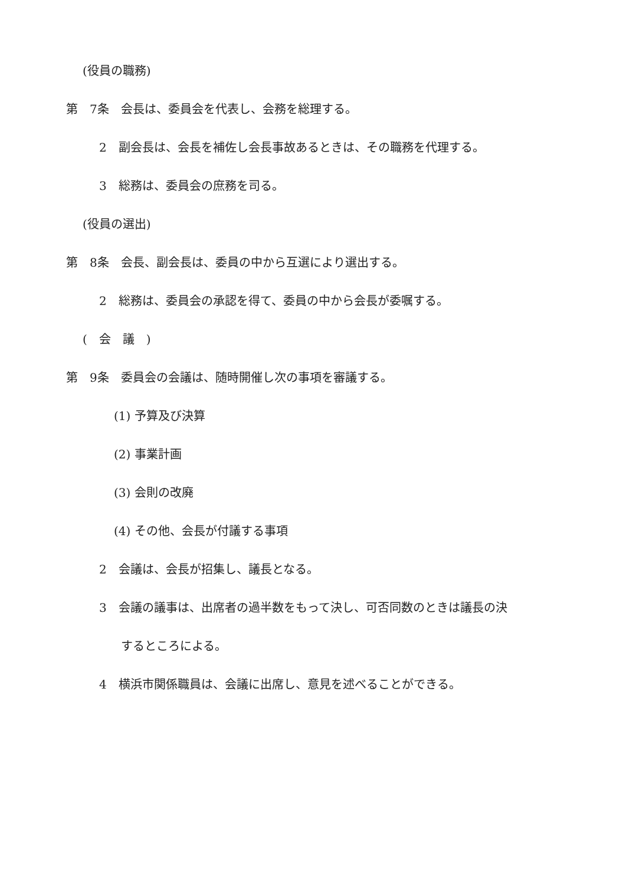(役員の職務)
第　7条　会長は、委員会を代表し、会務を総理する。
2　副会長は、会長を補佐し会長事故あるときは、その職務を代理する。
3　総務は、委員会の庶務を司る。
(役員の選出)
第　8条　会長、副会長は、委員の中から互選により選出する。
2　総務は、委員会の承認を得て、委員の中から会長が委嘱する。
(　会　議　)
第　9条　委員会の会議は、随時開催し次の事項を審議する。
(1) 予算及び決算
(2) 事業計画
(3) 会則の改廃
(4) その他、会長が付議する事項
2　会議は、会長が招集し、議長となる。
3　会議の議事は、出席者の過半数をもって決し、可否同数のときは議長の決
するところによる。
4　横浜市関係職員は、会議に出席し、意見を述べることができる。